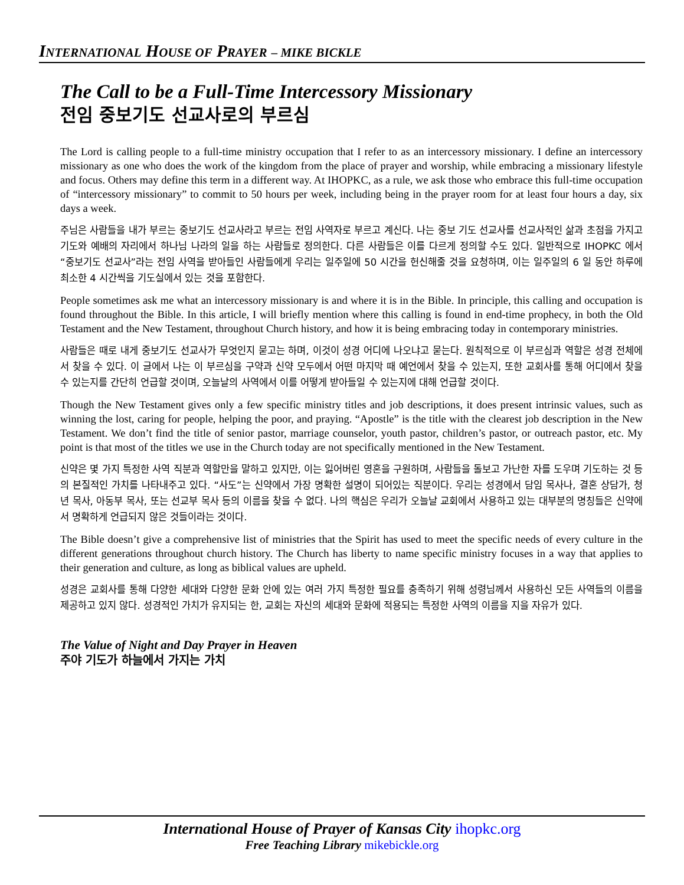INTERNATIONAL HOUSE OF PRAYER – MIKE BICKLE
The Call to be a Full-Time Intercessory Missionary
전임 중보기도 선교사로의 부르심
The Lord is calling people to a full-time ministry occupation that I refer to as an intercessory missionary. I define an intercessory missionary as one who does the work of the kingdom from the place of prayer and worship, while embracing a missionary lifestyle and focus. Others may define this term in a different way. At IHOPKC, as a rule, we ask those who embrace this full-time occupation of “intercessory missionary” to commit to 50 hours per week, including being in the prayer room for at least four hours a day, six days a week.
주님은 사람들을 내가 부르는 중보기도 선교사라고 부르는 전임 사역자로 부르고 계신다. 나는 중보 기도 선교사를 선교사적인 삶과 초점을 가지고 기도와 예배의 자리에서 하나님 나라의 일을 하는 사람들로 정의한다. 다른 사람들은 이를 다르게 정의할 수도 있다. 일반적으로 IHOPKC 에서 “중보기도 선교사”라는 전임 사역을 받아들인 사람들에게 우리는 일주일에 50 시간을 헌신해줄 것을 요청하며, 이는 일주일의 6 일 동안 하루에 최소한 4 시간씩을 기도실에서 있는 것을 포함한다.
People sometimes ask me what an intercessory missionary is and where it is in the Bible. In principle, this calling and occupation is found throughout the Bible. In this article, I will briefly mention where this calling is found in end-time prophecy, in both the Old Testament and the New Testament, throughout Church history, and how it is being embracing today in contemporary ministries.
사람들은 때로 내게 중보기도 선교사가 무엇인지 묻고는 하며, 이것이 성경 어디에 나오냐고 묻는다. 원칙적으로 이 부르심과 역할은 성경 전체에서 찾을 수 있다. 이 글에서 나는 이 부르심을 구약과 신약 모두에서 어떤 마지막 때 예언에서 찾을 수 있는지, 또한 교회사를 통해 어디에서 찾을 수 있는지를 간단히 언급할 것이며, 오늘날의 사역에서 이를 어떻게 받아들일 수 있는지에 대해 언급할 것이다.
Though the New Testament gives only a few specific ministry titles and job descriptions, it does present intrinsic values, such as winning the lost, caring for people, helping the poor, and praying. “Apostle” is the title with the clearest job description in the New Testament. We don’t find the title of senior pastor, marriage counselor, youth pastor, children’s pastor, or outreach pastor, etc. My point is that most of the titles we use in the Church today are not specifically mentioned in the New Testament.
신약은 몇 가지 특정한 사역 직분과 역할만을 말하고 있지만, 이는 잃어버린 영혼을 구원하며, 사람들을 돌보고 가난한 자를 도우며 기도하는 것 등의 본질적인 가치를 나타내주고 있다. “사도”는 신약에서 가장 명확한 설명이 되어있는 직분이다. 우리는 성경에서 담임 목사나, 결혼 상담가, 청년 목사, 아동부 목사, 또는 선교부 목사 등의 이름을 찾을 수 없다. 나의 핵심은 우리가 오늘날 교회에서 사용하고 있는 대부분의 명칭들은 신약에서 명확하게 언급되지 않은 것들이라는 것이다.
The Bible doesn’t give a comprehensive list of ministries that the Spirit has used to meet the specific needs of every culture in the different generations throughout church history. The Church has liberty to name specific ministry focuses in a way that applies to their generation and culture, as long as biblical values are upheld.
성경은 교회사를 통해 다양한 세대와 다양한 문화 안에 있는 여러 가지 특정한 필요를 충족하기 위해 성령님께서 사용하신 모든 사역들의 이름을 제공하고 있지 않다. 성경적인 가치가 유지되는 한, 교회는 자신의 세대와 문화에 적용되는 특정한 사역의 이름을 지을 자유가 있다.
The Value of Night and Day Prayer in Heaven
주야 기도가 하늘에서 가지는 가치
International House of Prayer of Kansas City ihopkc.org
Free Teaching Library mikebickle.org